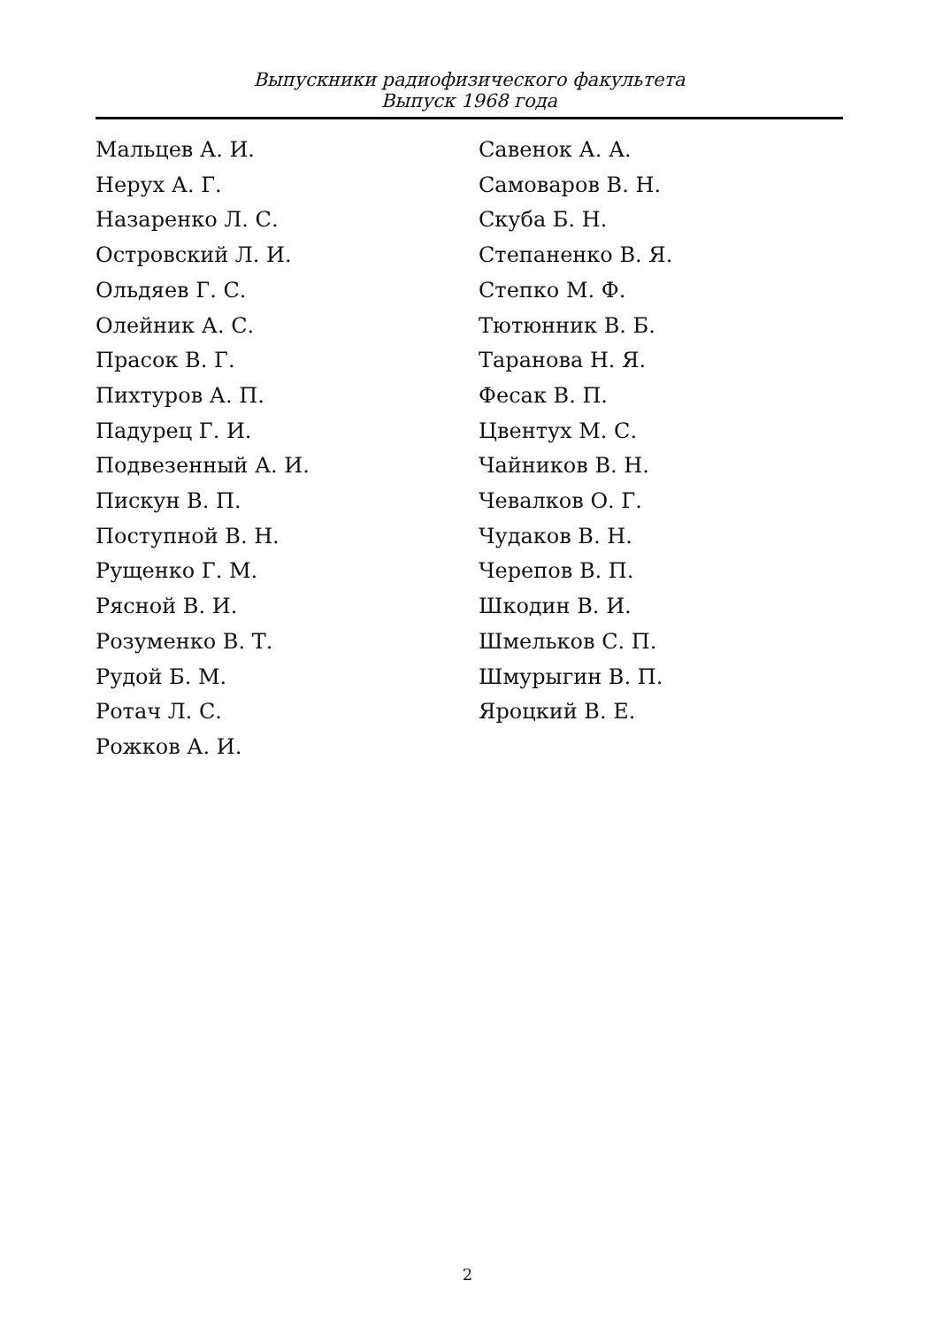Выпускники радиофизического факультета
Выпуск 1968 года
Мальцев А. И.
Нерух А. Г.
Назаренко Л. С.
Островский Л. И.
Ольдяев Г. С.
Олейник А. С.
Прасок В. Г.
Пихтуров А. П.
Падурец Г. И.
Подвезенный А. И.
Пискун В. П.
Поступной В. Н.
Рущенко Г. М.
Рясной В. И.
Розуменко В. Т.
Рудой Б. М.
Ротач Л. С.
Рожков А. И.
Савенок А. А.
Самоваров В. Н.
Скуба Б. Н.
Степаненко В. Я.
Степко М. Ф.
Тютюнник В. Б.
Таранова Н. Я.
Фесак В. П.
Цвентух М. С.
Чайников В. Н.
Чевалков О. Г.
Чудаков В. Н.
Черепов В. П.
Шкодин В. И.
Шмельков С. П.
Шмурыгин В. П.
Яроцкий В. Е.
2